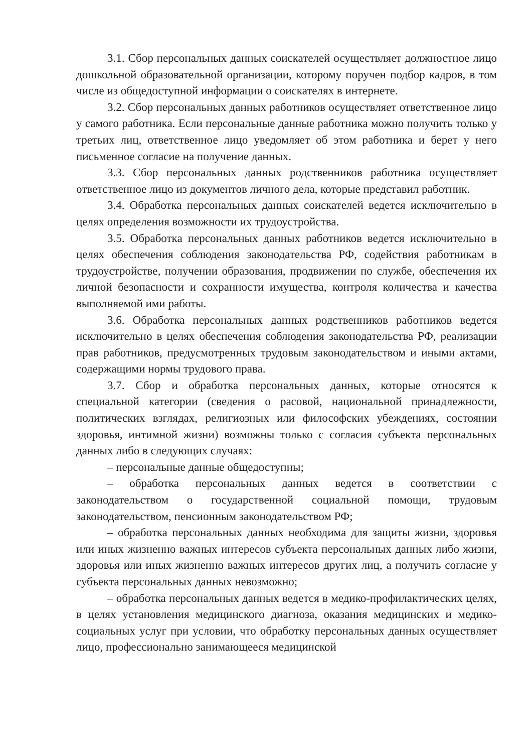3.1. Сбор персональных данных соискателей осуществляет должностное лицо дошкольной образовательной организации, которому поручен подбор кадров, в том числе из общедоступной информации о соискателях в интернете.
3.2. Сбор персональных данных работников осуществляет ответственное лицо у самого работника. Если персональные данные работника можно получить только у третьих лиц, ответственное лицо уведомляет об этом работника и берет у него письменное согласие на получение данных.
3.3. Сбор персональных данных родственников работника осуществляет ответственное лицо из документов личного дела, которые представил работник.
3.4. Обработка персональных данных соискателей ведется исключительно в целях определения возможности их трудоустройства.
3.5. Обработка персональных данных работников ведется исключительно в целях обеспечения соблюдения законодательства РФ, содействия работникам в трудоустройстве, получении образования, продвижении по службе, обеспечения их личной безопасности и сохранности имущества, контроля количества и качества выполняемой ими работы.
3.6. Обработка персональных данных родственников работников ведется исключительно в целях обеспечения соблюдения законодательства РФ, реализации прав работников, предусмотренных трудовым законодательством и иными актами, содержащими нормы трудового права.
3.7. Сбор и обработка персональных данных, которые относятся к специальной категории (сведения о расовой, национальной принадлежности, политических взглядах, религиозных или философских убеждениях, состоянии здоровья, интимной жизни) возможны только с согласия субъекта персональных данных либо в следующих случаях:
– персональные данные общедоступны;
– обработка персональных данных ведется в соответствии с законодательством о государственной социальной помощи, трудовым законодательством, пенсионным законодательством РФ;
– обработка персональных данных необходима для защиты жизни, здоровья или иных жизненно важных интересов субъекта персональных данных либо жизни, здоровья или иных жизненно важных интересов других лиц, а получить согласие у субъекта персональных данных невозможно;
– обработка персональных данных ведется в медико-профилактических целях, в целях установления медицинского диагноза, оказания медицинских и медико-социальных услуг при условии, что обработку персональных данных осуществляет лицо, профессионально занимающееся медицинской